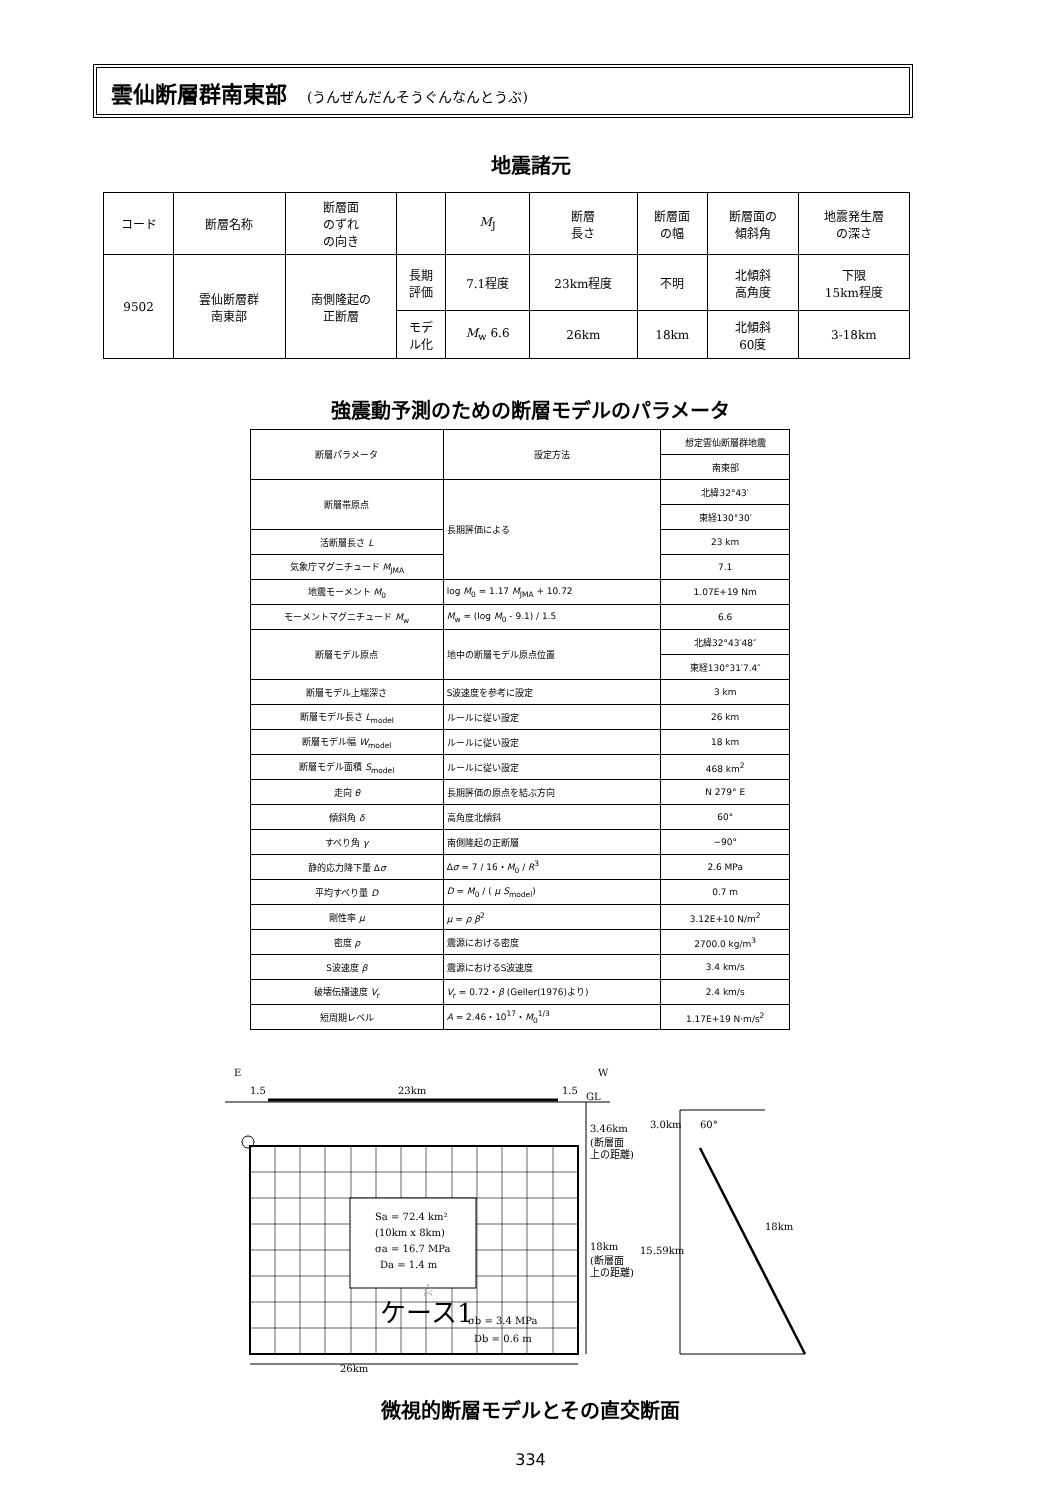雲仙断層群南東部 (うんぜんだんそうぐんなんとうぶ)
地震諸元
| コード | 断層名称 | 断層面 のずれ の向き | | M<sub>J</sub> | 断層 長さ | 断層面 の幅 | 断層面の 傾斜角 | 地震発生層 の深さ |
| 9502 | 雲仙断層群 南東部 | 南側隆起の 正断層 | 長期 評価 | 7.1程度 | 23km程度 | 不明 | 北傾斜 高角度 | 下限 15km程度 |
| | | | モデ ル化 | M<sub>w</sub> 6.6 | 26km | 18km | 北傾斜 60度 | 3-18km |
強震動予測のための断層モデルのパラメータ
| 断層パラメータ | 設定方法 | 想定雲仙断層群地震 |
| | | 南東部 |
| 断層帯原点 | 長期評価による | 北緯32°43′ |
| | | 東経130°30′ |
| 活断層長さ L | | 23 km |
| 気象庁マグニチュード M<sub>JMA</sub> | | 7.1 |
| 地震モーメント M<sub>0</sub> | log M<sub>0</sub> = 1.17 M<sub>JMA</sub> + 10.72 | 1.07E+19 Nm |
| モーメントマグニチュード M<sub>w</sub> | M<sub>w</sub> = (log M<sub>0</sub> - 9.1) / 1.5 | 6.6 |
| 断層モデル原点 | 地中の断層モデル原点位置 | 北緯32°43′48″ |
| | | 東経130°31′7.4″ |
| 断層モデル上端深さ | S波速度を参考に設定 | 3 km |
| 断層モデル長さ L<sub>model</sub> | ルールに従い設定 | 26 km |
| 断層モデル幅 W<sub>model</sub> | ルールに従い設定 | 18 km |
| 断層モデル面積 S<sub>model</sub> | ルールに従い設定 | 468 km<sup>2</sup> |
| 走向 θ | 長期評価の原点を結ぶ方向 | N 279° E |
| 傾斜角 δ | 高角度北傾斜 | 60° |
| すべり角 γ | 南側隆起の正断層 | −90° |
| 静的応力降下量 Δ σ | Δ σ = 7 / 16・ M<sub>0</sub> / R<sup>3</sup> | 2.6 MPa |
| 平均すべり量 D | D = M<sub>0</sub> / ( μ S<sub>model</sub>) | 0.7 m |
| 剛性率 μ | μ = ρ β<sup>2</sup> | 3.12E+10 N/m<sup>2</sup> |
| 密度 ρ | 震源における密度 | 2700.0 kg/m<sup>3</sup> |
| S波速度 β | 震源におけるS波速度 | 3.4 km/s |
| 破壊伝播速度 V<sub>r</sub> | V<sub>r</sub> = 0.72・ β (Geller(1976)より) | 2.4 km/s |
| 短周期レベル | A = 2.46・10<sup>17</sup>・ M<sub>0</sub><sup>1/3</sup> | 1.17E+19 N·m/s<sup>2</sup> |
E
W
1.5
23km
1.5
GL
Sa = 72.4 km²
(10km x 8km)
σa = 16.7 MPa
Da = 1.4 m
☆
ケース1
σb = 3.4 MPa
Db = 0.6 m
26km
3.46km
(断層面
上の距離)
18km
(断層面
上の距離)
60°
3.0km
15.59km
18km
微視的断層モデルとその直交断面
334